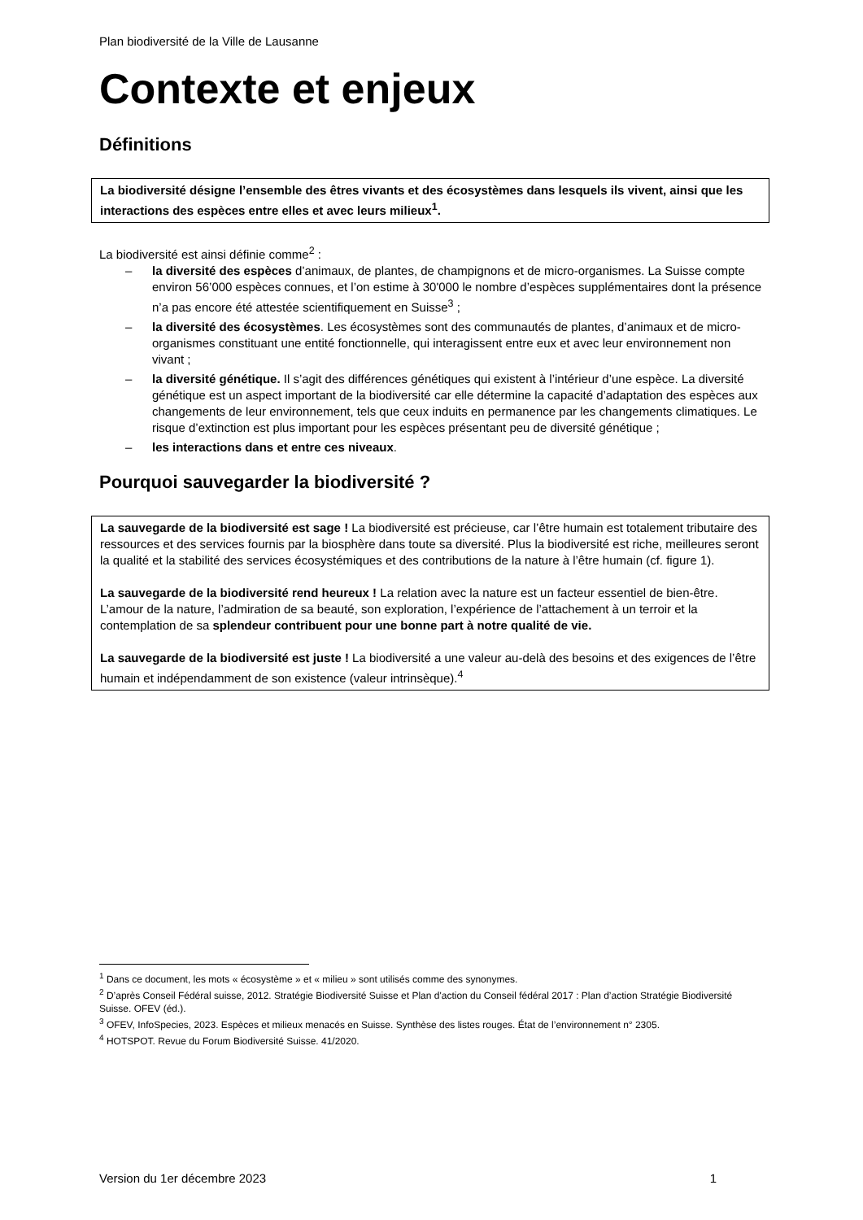Plan biodiversité de la Ville de Lausanne
Contexte et enjeux
Définitions
La biodiversité désigne l’ensemble des êtres vivants et des écosystèmes dans lesquels ils vivent, ainsi que les interactions des espèces entre elles et avec leurs milieux<sup>1</sup>.
La biodiversité est ainsi définie comme<sup>2</sup> :
– la diversité des espèces d’animaux, de plantes, de champignons et de micro-organismes. La Suisse compte environ 56’000 espèces connues, et l’on estime à 30'000 le nombre d’espèces supplémentaires dont la présence n’a pas encore été attestée scientifiquement en Suisse<sup>3</sup> ;
– la diversité des écosystèmes. Les écosystèmes sont des communautés de plantes, d’animaux et de micro-organismes constituant une entité fonctionnelle, qui interagissent entre eux et avec leur environnement non vivant ;
– la diversité génétique. Il s’agit des différences génétiques qui existent à l’intérieur d’une espèce. La diversité génétique est un aspect important de la biodiversité car elle détermine la capacité d’adaptation des espèces aux changements de leur environnement, tels que ceux induits en permanence par les changements climatiques. Le risque d’extinction est plus important pour les espèces présentant peu de diversité génétique ;
– les interactions dans et entre ces niveaux.
Pourquoi sauvegarder la biodiversité ?
La sauvegarde de la biodiversité est sage ! La biodiversité est précieuse, car l’être humain est totalement tributaire des ressources et des services fournis par la biosphère dans toute sa diversité. Plus la biodiversité est riche, meilleures seront la qualité et la stabilité des services écosystémiques et des contributions de la nature à l’être humain (cf. figure 1).
La sauvegarde de la biodiversité rend heureux ! La relation avec la nature est un facteur essentiel de bien-être. L’amour de la nature, l’admiration de sa beauté, son exploration, l’expérience de l’attachement à un terroir et la contemplation de sa splendeur contribuent pour une bonne part à notre qualité de vie.
La sauvegarde de la biodiversité est juste ! La biodiversité a une valeur au-delà des besoins et des exigences de l’être humain et indépendamment de son existence (valeur intrinsèque).<sup>4</sup>
<sup>1</sup> Dans ce document, les mots « écosystème » et « milieu » sont utilisés comme des synonymes.
<sup>2</sup> D’après Conseil Fédéral suisse, 2012. Stratégie Biodiversité Suisse et Plan d'action du Conseil fédéral 2017 : Plan d’action Stratégie Biodiversité Suisse. OFEV (éd.).
<sup>3</sup> OFEV, InfoSpecies, 2023. Espèces et milieux menacés en Suisse. Synthèse des listes rouges. État de l’environnement n° 2305.
<sup>4</sup> HOTSPOT. Revue du Forum Biodiversité Suisse. 41/2020.
Version du 1er décembre 2023 1